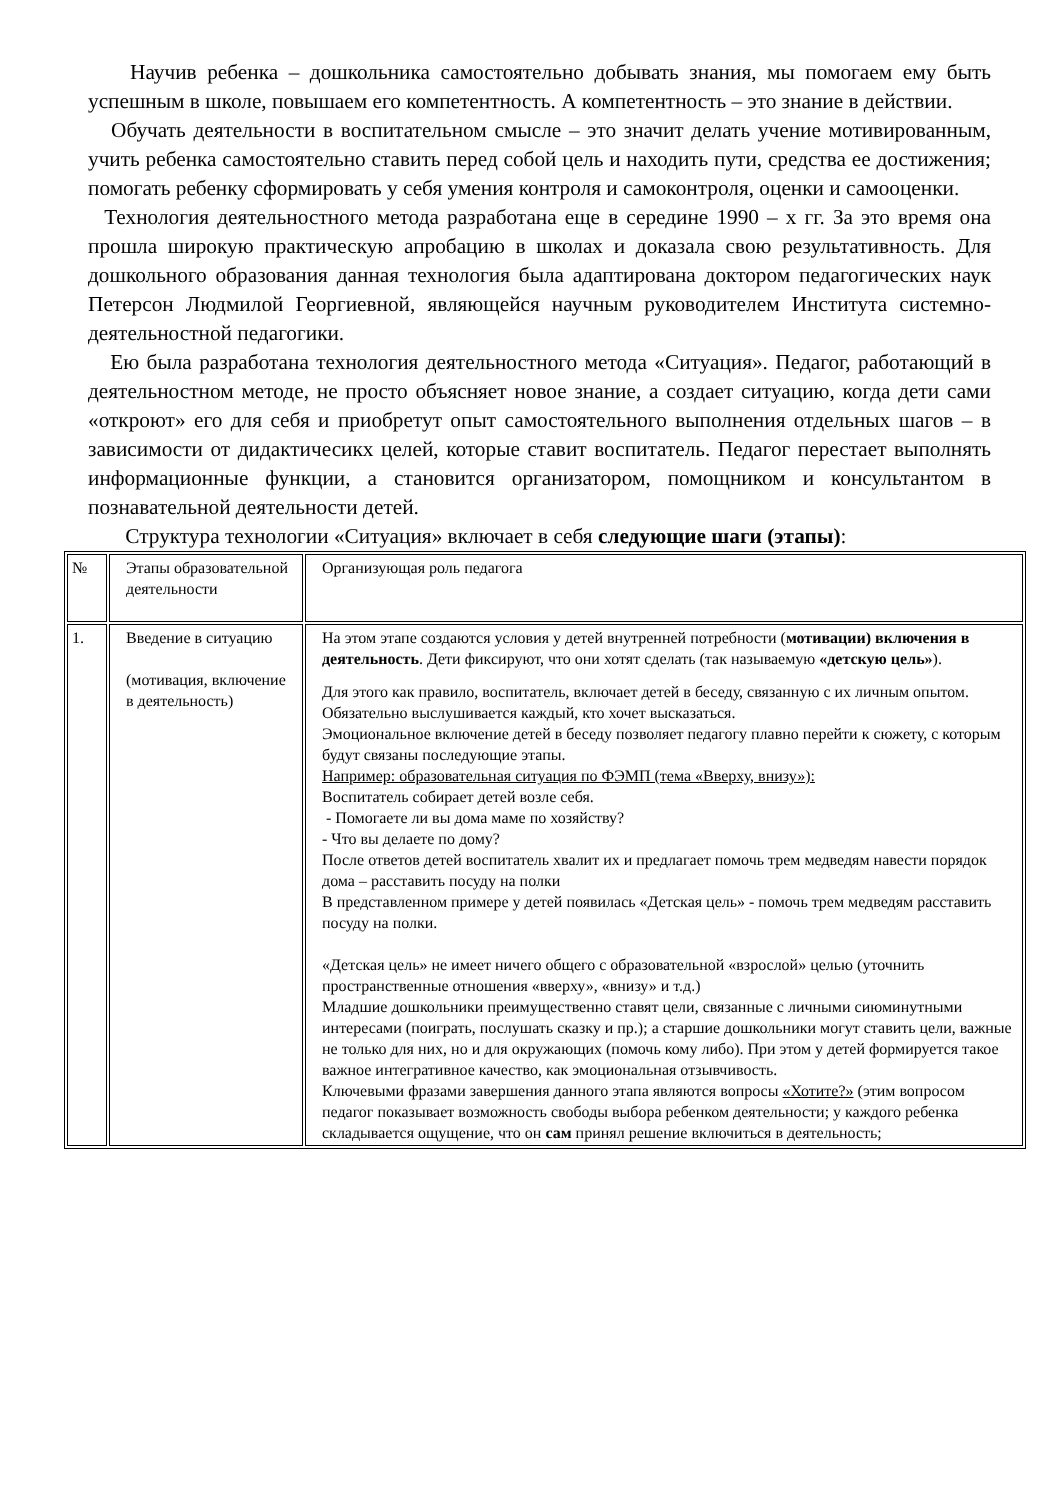Научив ребенка – дошкольника самостоятельно добывать знания, мы помогаем ему быть успешным в школе, повышаем его компетентность. А компетентность – это знание в действии.
Обучать деятельности в воспитательном смысле – это значит делать учение мотивированным, учить ребенка самостоятельно ставить перед собой цель и находить пути, средства ее достижения; помогать ребенку сформировать у себя умения контроля и самоконтроля, оценки и самооценки.
Технология деятельностного метода разработана еще в середине 1990 – х гг. За это время она прошла широкую практическую апробацию в школах и доказала свою результативность. Для дошкольного образования данная технология была адаптирована доктором педагогических наук Петерсон Людмилой Георгиевной, являющейся научным руководителем Института системно-деятельностной педагогики.
Ею была разработана технология деятельностного метода «Ситуация». Педагог, работающий в деятельностном методе, не просто объясняет новое знание, а создает ситуацию, когда дети сами «откроют» его для себя и приобретут опыт самостоятельного выполнения отдельных шагов – в зависимости от дидактичесикх целей, которые ставит воспитатель. Педагог перестает выполнять информационные функции, а становится организатором, помощником и консультантом в познавательной деятельности детей.
Структура технологии «Ситуация» включает в себя следующие шаги (этапы):
| № | Этапы образовательной деятельности | Организующая роль педагога |
| 1. | Введение в ситуацию (мотивация, включение в деятельность) | На этом этапе создаются условия у детей внутренней потребности ( мотивации) включения в деятельность . Дети фиксируют, что они хотят сделать (так называемую «детскую цель» ). Для этого как правило, воспитатель, включает детей в беседу, связанную с их личным опытом. Обязательно выслушивается каждый, кто хочет высказаться. Эмоциональное включение детей в беседу позволяет педагогу плавно перейти к сюжету, с которым будут связаны последующие этапы. Например: образовательная ситуация по ФЭМП (тема «Вверху, внизу»): Воспитатель собирает детей возле себя. - Помогаете ли вы дома маме по хозяйству? - Что вы делаете по дому? После ответов детей воспитатель хвалит их и предлагает помочь трем медведям навести порядок дома – расставить посуду на полки В представленном примере у детей появилась «Детская цель» - помочь трем медведям расставить посуду на полки. «Детская цель» не имеет ничего общего с образовательной «взрослой» целью (уточнить пространственные отношения «вверху», «внизу» и т.д.) Младшие дошкольники преимущественно ставят цели, связанные с личными сиюминутными интересами (поиграть, послушать сказку и пр.); а старшие дошкольники могут ставить цели, важные не только для них, но и для окружающих (помочь кому либо). При этом у детей формируется такое важное интегративное качество, как эмоциональная отзывчивость. Ключевыми фразами завершения данного этапа являются вопросы «Хотите?» (этим вопросом педагог показывает возможность свободы выбора ребенком деятельности; у каждого ребенка складывается ощущение, что он сам принял решение включиться в деятельность; |